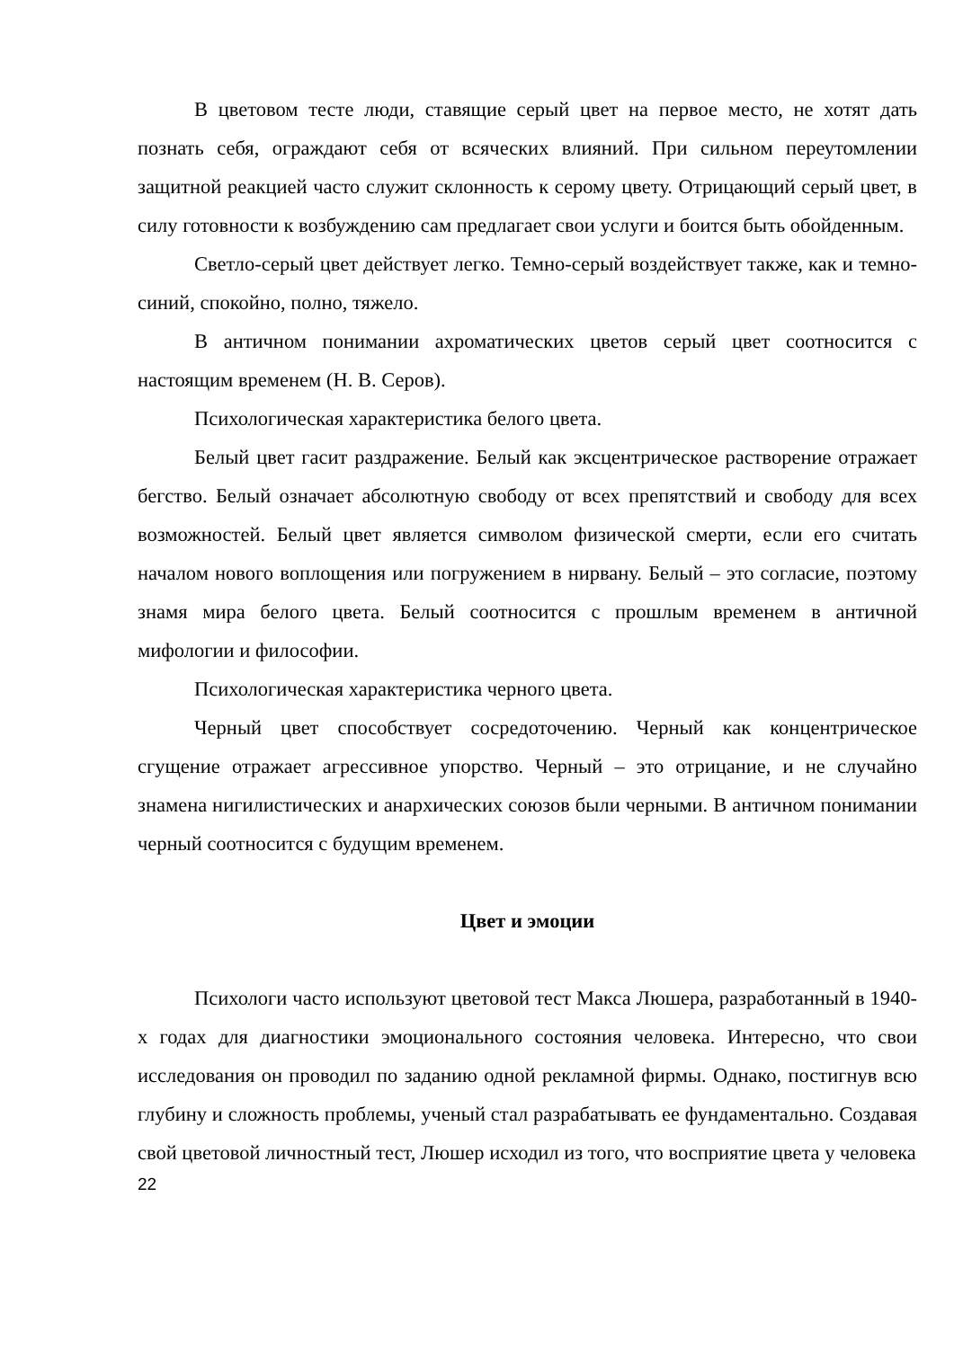В цветовом тесте люди, ставящие серый цвет на первое место, не хотят дать познать себя, ограждают себя от всяческих влияний. При сильном переутомлении защитной реакцией часто служит склонность к серому цвету. Отрицающий серый цвет, в силу готовности к возбуждению сам предлагает свои услуги и боится быть обойденным.
Светло-серый цвет действует легко. Темно-серый воздействует также, как и темно-синий, спокойно, полно, тяжело.
В античном понимании ахроматических цветов серый цвет соотносится с настоящим временем (Н. В. Серов).
Психологическая характеристика белого цвета.
Белый цвет гасит раздражение. Белый как эксцентрическое растворение отражает бегство. Белый означает абсолютную свободу от всех препятствий и свободу для всех возможностей. Белый цвет является символом физической смерти, если его считать началом нового воплощения или погружением в нирвану. Белый – это согласие, поэтому знамя мира белого цвета. Белый соотносится с прошлым временем в античной мифологии и философии.
Психологическая характеристика черного цвета.
Черный цвет способствует сосредоточению. Черный как концентрическое сгущение отражает агрессивное упорство. Черный – это отрицание, и не случайно знамена нигилистических и анархических союзов были черными. В античном понимании черный соотносится с будущим временем.
Цвет и эмоции
Психологи часто используют цветовой тест Макса Люшера, разработанный в 1940-х годах для диагностики эмоционального состояния человека. Интересно, что свои исследования он проводил по заданию одной рекламной фирмы. Однако, постигнув всю глубину и сложность проблемы, ученый стал разрабатывать ее фундаментально. Создавая свой цветовой личностный тест, Люшер исходил из того, что восприятие цвета у человека
22